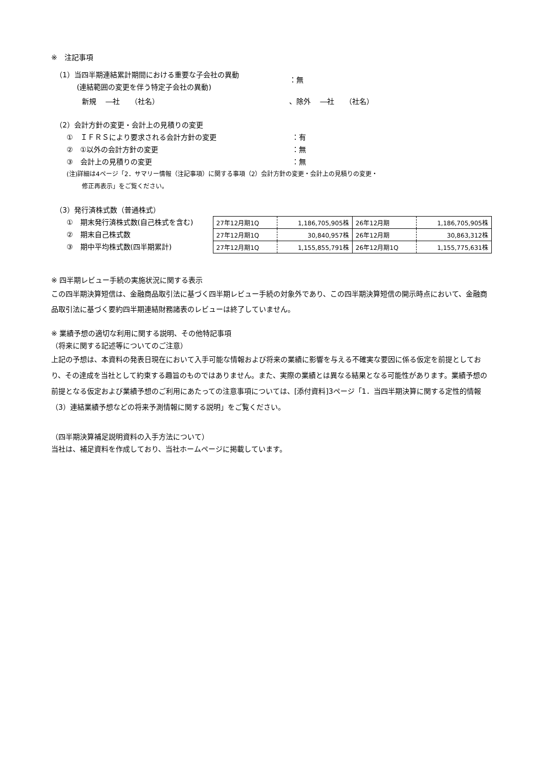※　注記事項
（1）当四半期連結累計期間における重要な子会社の異動
(連結範囲の変更を伴う特定子会社の異動)
：無
新規　 ―社　　（社名） 、除外　 ―社　　（社名）
（2）会計方針の変更・会計上の見積りの変更
①　ＩＦＲＳにより要求される会計方針の変更 ：有
②　①以外の会計方針の変更 ：無
③　会計上の見積りの変更 ：無
(注)詳細は4ページ「2．サマリー情報（注記事項）に関する事項（2）会計方針の変更・会計上の見積りの変更・
修正再表示」をご覧ください。
（3）発行済株式数（普通株式）
①　期末発行済株式数(自己株式を含む)
②　期末自己株式数
③　期中平均株式数(四半期累計)
| 27年12月期1Q | 1,186,705,905株 | 26年12月期 | 1,186,705,905株 |
| 27年12月期1Q | 30,840,957株 | 26年12月期 | 30,863,312株 |
| 27年12月期1Q | 1,155,855,791株 | 26年12月期1Q | 1,155,775,631株 |
※ 四半期レビュー手続の実施状況に関する表示
この四半期決算短信は、金融商品取引法に基づく四半期レビュー手続の対象外であり、この四半期決算短信の開示時点において、金融商品取引法に基づく要約四半期連結財務諸表のレビューは終了していません。
※ 業績予想の適切な利用に関する説明、その他特記事項
（将来に関する記述等についてのご注意）
上記の予想は、本資料の発表日現在において入手可能な情報および将来の業績に影響を与える不確実な要因に係る仮定を前提としており、その達成を当社として約束する趣旨のものではありません。また、実際の業績とは異なる結果となる可能性があります。業績予想の前提となる仮定および業績予想のご利用にあたっての注意事項については、[添付資料]3ページ「1．当四半期決算に関する定性的情報（3）連結業績予想などの将来予測情報に関する説明」をご覧ください。
（四半期決算補足説明資料の入手方法について）
当社は、補足資料を作成しており、当社ホームページに掲載しています。